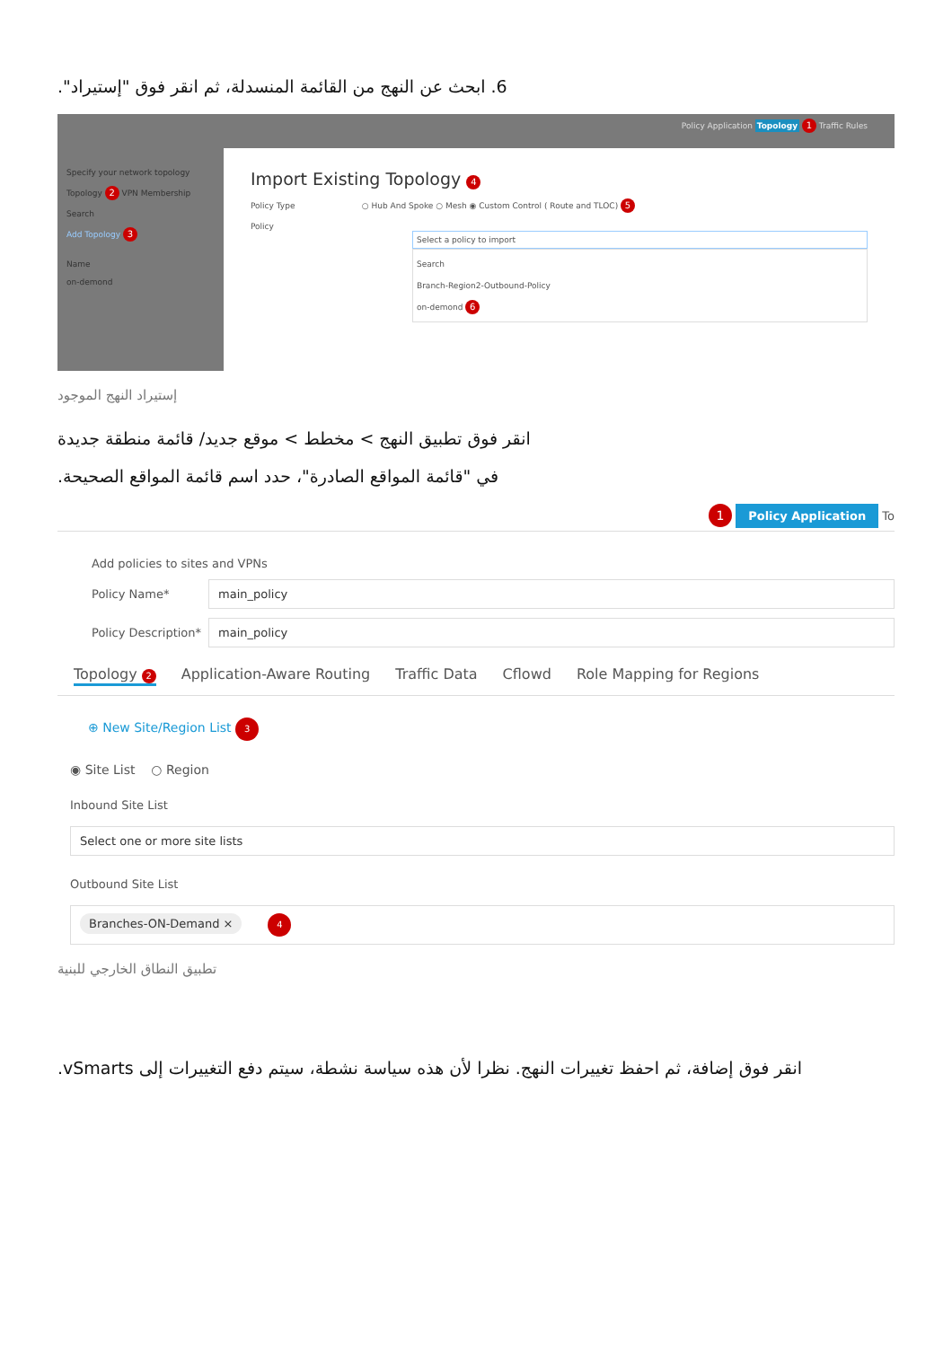6. ابحث عن النهج من القائمة المنسدلة، ثم انقر فوق "إستيراد".
Specify your network topology
Topology 2 VPN Membership
Search
Add Topology 3
Name
on-demond
Policy Application Topology 1 Traffic Rules
Import Existing Topology 4
Policy Type ○ Hub And Spoke ○ Mesh ◉ Custom Control ( Route and TLOC) 5
Policy
Select a policy to import
Search
Branch-Region2-Outbound-Policy
on-demond 6
إستيراد النهج الموجود
انقر فوق تطبيق النهج > مخطط > موقع جديد/ قائمة منطقة جديدة
في "قائمة المواقع الصادرة"، حدد اسم قائمة المواقع الصحيحة.
1 Policy Application To
Add policies to sites and VPNs
Policy Name*
main_policy
Policy Description*
main_policy
Topology 2 Application-Aware Routing Traffic Data Cflowd Role Mapping for Regions
⊕ New Site/Region List 3
◉ Site List ○ Region
Inbound Site List
Select one or more site lists
Outbound Site List
Branches-ON-Demand × 4
تطبيق النطاق الخارجي للبنية
انقر فوق إضافة، ثم احفظ تغييرات النهج. نظرا لأن هذه سياسة نشطة، سيتم دفع التغييرات إلى vSmarts.